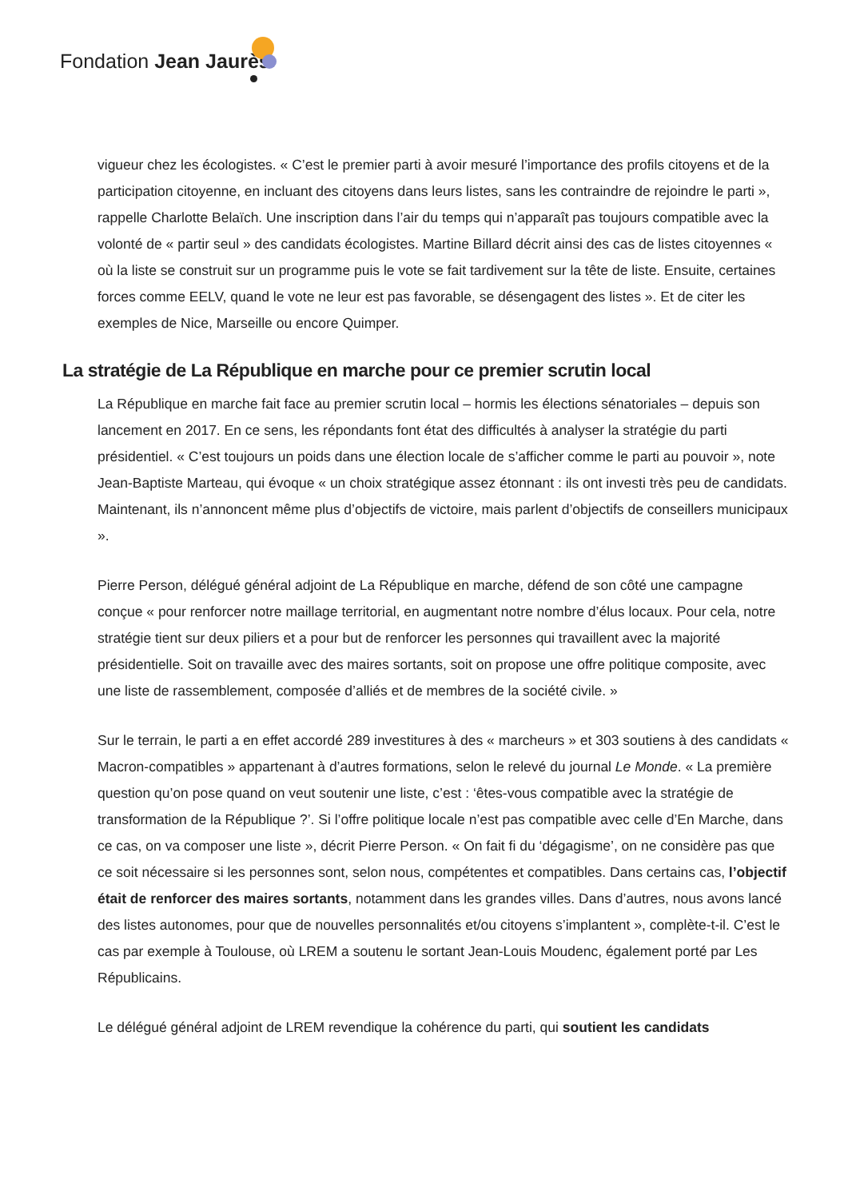Fondation Jean Jaurès
vigueur chez les écologistes. « C’est le premier parti à avoir mesuré l’importance des profils citoyens et de la participation citoyenne, en incluant des citoyens dans leurs listes, sans les contraindre de rejoindre le parti », rappelle Charlotte Belaïch. Une inscription dans l’air du temps qui n’apparaît pas toujours compatible avec la volonté de « partir seul » des candidats écologistes. Martine Billard décrit ainsi des cas de listes citoyennes « où la liste se construit sur un programme puis le vote se fait tardivement sur la tête de liste. Ensuite, certaines forces comme EELV, quand le vote ne leur est pas favorable, se désengagent des listes ». Et de citer les exemples de Nice, Marseille ou encore Quimper.
La stratégie de La République en marche pour ce premier scrutin local
La République en marche fait face au premier scrutin local – hormis les élections sénatoriales – depuis son lancement en 2017. En ce sens, les répondants font état des difficultés à analyser la stratégie du parti présidentiel. « C’est toujours un poids dans une élection locale de s’afficher comme le parti au pouvoir », note Jean-Baptiste Marteau, qui évoque « un choix stratégique assez étonnant : ils ont investi très peu de candidats. Maintenant, ils n’annoncent même plus d’objectifs de victoire, mais parlent d’objectifs de conseillers municipaux ».
Pierre Person, délégué général adjoint de La République en marche, défend de son côté une campagne conçue « pour renforcer notre maillage territorial, en augmentant notre nombre d’élus locaux. Pour cela, notre stratégie tient sur deux piliers et a pour but de renforcer les personnes qui travaillent avec la majorité présidentielle. Soit on travaille avec des maires sortants, soit on propose une offre politique composite, avec une liste de rassemblement, composée d’alliés et de membres de la société civile. »
Sur le terrain, le parti a en effet accordé 289 investitures à des « marcheurs » et 303 soutiens à des candidats « Macron-compatibles » appartenant à d’autres formations, selon le relevé du journal Le Monde. « La première question qu’on pose quand on veut soutenir une liste, c’est : ‘êtes-vous compatible avec la stratégie de transformation de la République ?’. Si l’offre politique locale n’est pas compatible avec celle d’En Marche, dans ce cas, on va composer une liste », décrit Pierre Person. « On fait fi du ‘dégagisme’, on ne considère pas que ce soit nécessaire si les personnes sont, selon nous, compétentes et compatibles. Dans certains cas, l’objectif était de renforcer des maires sortants, notamment dans les grandes villes. Dans d’autres, nous avons lancé des listes autonomes, pour que de nouvelles personnalités et/ou citoyens s’implantent », complète-t-il. C’est le cas par exemple à Toulouse, où LREM a soutenu le sortant Jean-Louis Moudenc, également porté par Les Républicains.
Le délégué général adjoint de LREM revendique la cohérence du parti, qui soutient les candidats